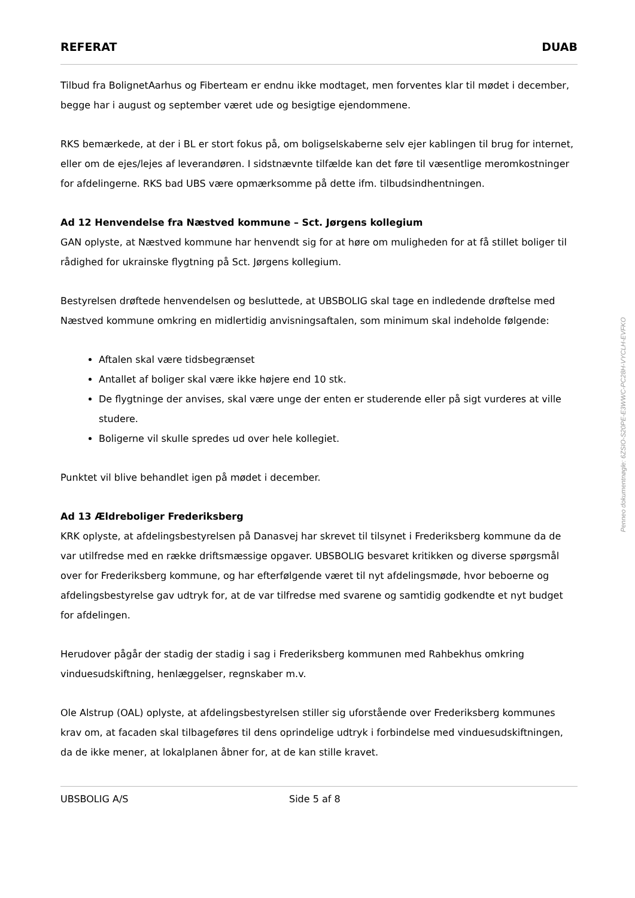REFERAT DUAB
Tilbud fra BolignetAarhus og Fiberteam er endnu ikke modtaget, men forventes klar til mødet i december, begge har i august og september været ude og besigtige ejendommene.
RKS bemærkede, at der i BL er stort fokus på, om boligselskaberne selv ejer kablingen til brug for internet, eller om de ejes/lejes af leverandøren. I sidstnævnte tilfælde kan det føre til væsentlige meromkostninger for afdelingerne. RKS bad UBS være opmærksomme på dette ifm. tilbudsindhentningen.
Ad 12 Henvendelse fra Næstved kommune – Sct. Jørgens kollegium
GAN oplyste, at Næstved kommune har henvendt sig for at høre om muligheden for at få stillet boliger til rådighed for ukrainske flygtning på Sct. Jørgens kollegium.
Bestyrelsen drøftede henvendelsen og besluttede, at UBSBOLIG skal tage en indledende drøftelse med Næstved kommune omkring en midlertidig anvisningsaftalen, som minimum skal indeholde følgende:
Aftalen skal være tidsbegrænset
Antallet af boliger skal være ikke højere end 10 stk.
De flygtninge der anvises, skal være unge der enten er studerende eller på sigt vurderes at ville studere.
Boligerne vil skulle spredes ud over hele kollegiet.
Punktet vil blive behandlet igen på mødet i december.
Ad 13 Ældreboliger Frederiksberg
KRK oplyste, at afdelingsbestyrelsen på Danasvej har skrevet til tilsynet i Frederiksberg kommune da de var utilfredse med en række driftsmæssige opgaver. UBSBOLIG besvaret kritikken og diverse spørgsmål over for Frederiksberg kommune, og har efterfølgende været til nyt afdelingsmøde, hvor beboerne og afdelingsbestyrelse gav udtryk for, at de var tilfredse med svarene og samtidig godkendte et nyt budget for afdelingen.
Herudover pågår der stadig der stadig i sag i Frederiksberg kommunen med Rahbekhus omkring vinduesudskiftning, henlæggelser, regnskaber m.v.
Ole Alstrup (OAL) oplyste, at afdelingsbestyrelsen stiller sig uforstående over Frederiksberg kommunes krav om, at facaden skal tilbageføres til dens oprindelige udtryk i forbindelse med vinduesudskiftningen, da de ikke mener, at lokalplanen åbner for, at de kan stille kravet.
UBSBOLIG A/S Side 5 af 8
Penneo dokumentnøgle: 6ZSIO-S20PE-E3WWC-PC28H-VYCLH-EVFKO